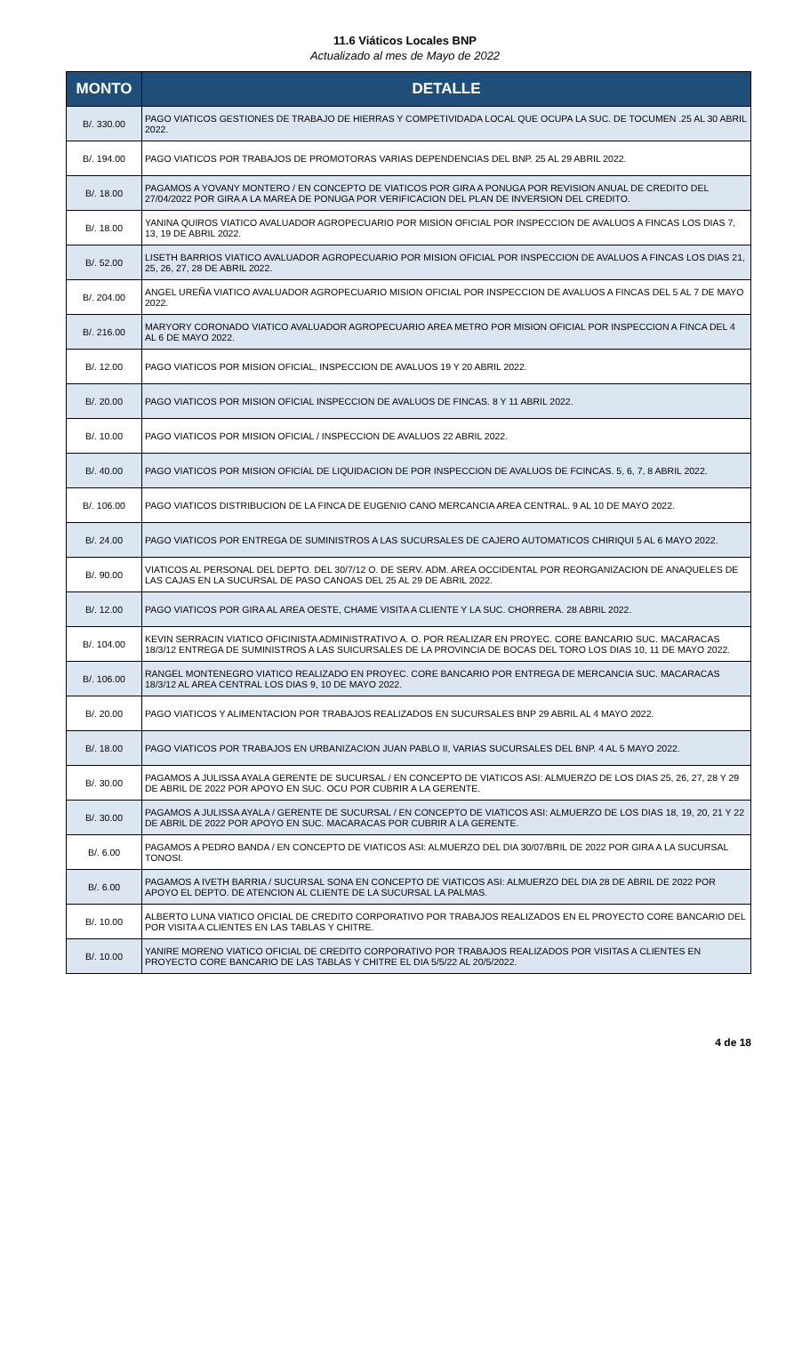11.6 Viáticos Locales BNP
Actualizado al mes de Mayo de 2022
| MONTO | DETALLE |
| --- | --- |
| B/. 330.00 | PAGO VIATICOS GESTIONES DE TRABAJO DE HIERRAS Y COMPETIVIDADA LOCAL QUE OCUPA LA SUC. DE TOCUMEN .25 AL 30 ABRIL 2022. |
| B/. 194.00 | PAGO VIATICOS POR TRABAJOS DE PROMOTORAS VARIAS DEPENDENCIAS DEL BNP. 25 AL 29 ABRIL 2022. |
| B/. 18.00 | PAGAMOS A YOVANY MONTERO / EN CONCEPTO DE VIATICOS POR GIRA A PONUGA POR REVISION ANUAL DE CREDITO DEL 27/04/2022 POR GIRA A LA MAREA DE PONUGA POR VERIFICACION DEL PLAN DE INVERSION DEL CREDITO. |
| B/. 18.00 | YANINA QUIROS VIATICO AVALUADOR AGROPECUARIO POR MISION OFICIAL POR INSPECCION DE AVALUOS A FINCAS LOS DIAS 7, 13, 19 DE ABRIL 2022. |
| B/. 52.00 | LISETH BARRIOS VIATICO AVALUADOR AGROPECUARIO POR MISION OFICIAL POR INSPECCION DE AVALUOS A FINCAS LOS DIAS 21, 25, 26, 27, 28 DE ABRIL 2022. |
| B/. 204.00 | ANGEL UREÑA VIATICO AVALUADOR AGROPECUARIO MISION OFICIAL POR INSPECCION DE AVALUOS A FINCAS DEL 5 AL 7 DE MAYO 2022. |
| B/. 216.00 | MARYORY CORONADO VIATICO AVALUADOR AGROPECUARIO AREA METRO POR MISION OFICIAL POR INSPECCION A FINCA DEL 4 AL 6 DE MAYO 2022. |
| B/. 12.00 | PAGO VIATICOS POR MISION OFICIAL, INSPECCION DE AVALUOS 19 Y 20 ABRIL 2022. |
| B/. 20.00 | PAGO VIATICOS POR MISION OFICIAL INSPECCION DE AVALUOS DE FINCAS. 8 Y 11 ABRIL 2022. |
| B/. 10.00 | PAGO VIATICOS POR MISION OFICIAL / INSPECCION DE AVALUOS 22 ABRIL 2022. |
| B/. 40.00 | PAGO VIATICOS POR MISION OFICIAL DE LIQUIDACION DE POR INSPECCION DE AVALUOS DE FCINCAS. 5, 6, 7, 8 ABRIL 2022. |
| B/. 106.00 | PAGO VIATICOS DISTRIBUCION DE LA FINCA DE EUGENIO CANO MERCANCIA AREA CENTRAL. 9 AL 10 DE MAYO 2022. |
| B/. 24.00 | PAGO VIATICOS POR ENTREGA DE SUMINISTROS A LAS SUCURSALES DE CAJERO AUTOMATICOS CHIRIQUI 5 AL 6 MAYO 2022. |
| B/. 90.00 | VIATICOS AL PERSONAL DEL DEPTO. DEL 30/7/12 O. DE SERV. ADM. AREA OCCIDENTAL POR REORGANIZACION DE ANAQUELES DE LAS CAJAS EN LA SUCURSAL DE PASO CANOAS DEL 25 AL 29 DE ABRIL 2022. |
| B/. 12.00 | PAGO VIATICOS POR GIRA AL AREA OESTE, CHAME VISITA A CLIENTE Y LA SUC. CHORRERA. 28 ABRIL 2022. |
| B/. 104.00 | KEVIN SERRACIN VIATICO OFICINISTA ADMINISTRATIVO A. O. POR REALIZAR EN PROYEC. CORE BANCARIO SUC. MACARACAS 18/3/12 ENTREGA DE SUMINISTROS A LAS SUICURSALES DE LA PROVINCIA DE BOCAS DEL TORO LOS DIAS 10, 11 DE MAYO 2022. |
| B/. 106.00 | RANGEL MONTENEGRO VIATICO REALIZADO EN PROYEC. CORE BANCARIO POR ENTREGA DE MERCANCIA SUC. MACARACAS 18/3/12 AL AREA CENTRAL LOS DIAS 9, 10 DE MAYO 2022. |
| B/. 20.00 | PAGO VIATICOS Y ALIMENTACION POR TRABAJOS REALIZADOS EN SUCURSALES BNP 29 ABRIL AL 4 MAYO 2022. |
| B/. 18.00 | PAGO VIATICOS POR TRABAJOS EN URBANIZACION JUAN PABLO II, VARIAS SUCURSALES DEL BNP. 4 AL 5 MAYO 2022. |
| B/. 30.00 | PAGAMOS A JULISSA AYALA GERENTE DE SUCURSAL / EN CONCEPTO DE VIATICOS ASI: ALMUERZO DE LOS DIAS 25, 26, 27, 28 Y 29 DE ABRIL DE 2022 POR APOYO EN SUC. OCU POR CUBRIR A LA GERENTE. |
| B/. 30.00 | PAGAMOS A JULISSA AYALA / GERENTE DE SUCURSAL / EN CONCEPTO DE VIATICOS ASI: ALMUERZO DE LOS DIAS 18, 19, 20, 21 Y 22 DE ABRIL DE 2022 POR APOYO EN SUC. MACARACAS POR CUBRIR A LA GERENTE. |
| B/. 6.00 | PAGAMOS A PEDRO BANDA / EN CONCEPTO DE VIATICOS ASI: ALMUERZO DEL DIA 30/07/BRIL DE 2022 POR GIRA A LA SUCURSAL TONOSI. |
| B/. 6.00 | PAGAMOS A IVETH BARRIA / SUCURSAL SONA EN CONCEPTO DE VIATICOS ASI: ALMUERZO DEL DIA 28 DE ABRIL DE 2022 POR APOYO EL DEPTO. DE ATENCION AL CLIENTE DE LA SUCURSAL LA PALMAS. |
| B/. 10.00 | ALBERTO LUNA VIATICO OFICIAL DE CREDITO CORPORATIVO POR TRABAJOS REALIZADOS EN EL PROYECTO CORE BANCARIO DEL POR VISITA A CLIENTES EN LAS TABLAS Y CHITRE. |
| B/. 10.00 | YANIRE MORENO VIATICO OFICIAL DE CREDITO CORPORATIVO POR TRABAJOS REALIZADOS POR VISITAS A CLIENTES EN PROYECTO CORE BANCARIO DE LAS TABLAS Y CHITRE EL DIA 5/5/22 AL 20/5/2022. |
4 de 18